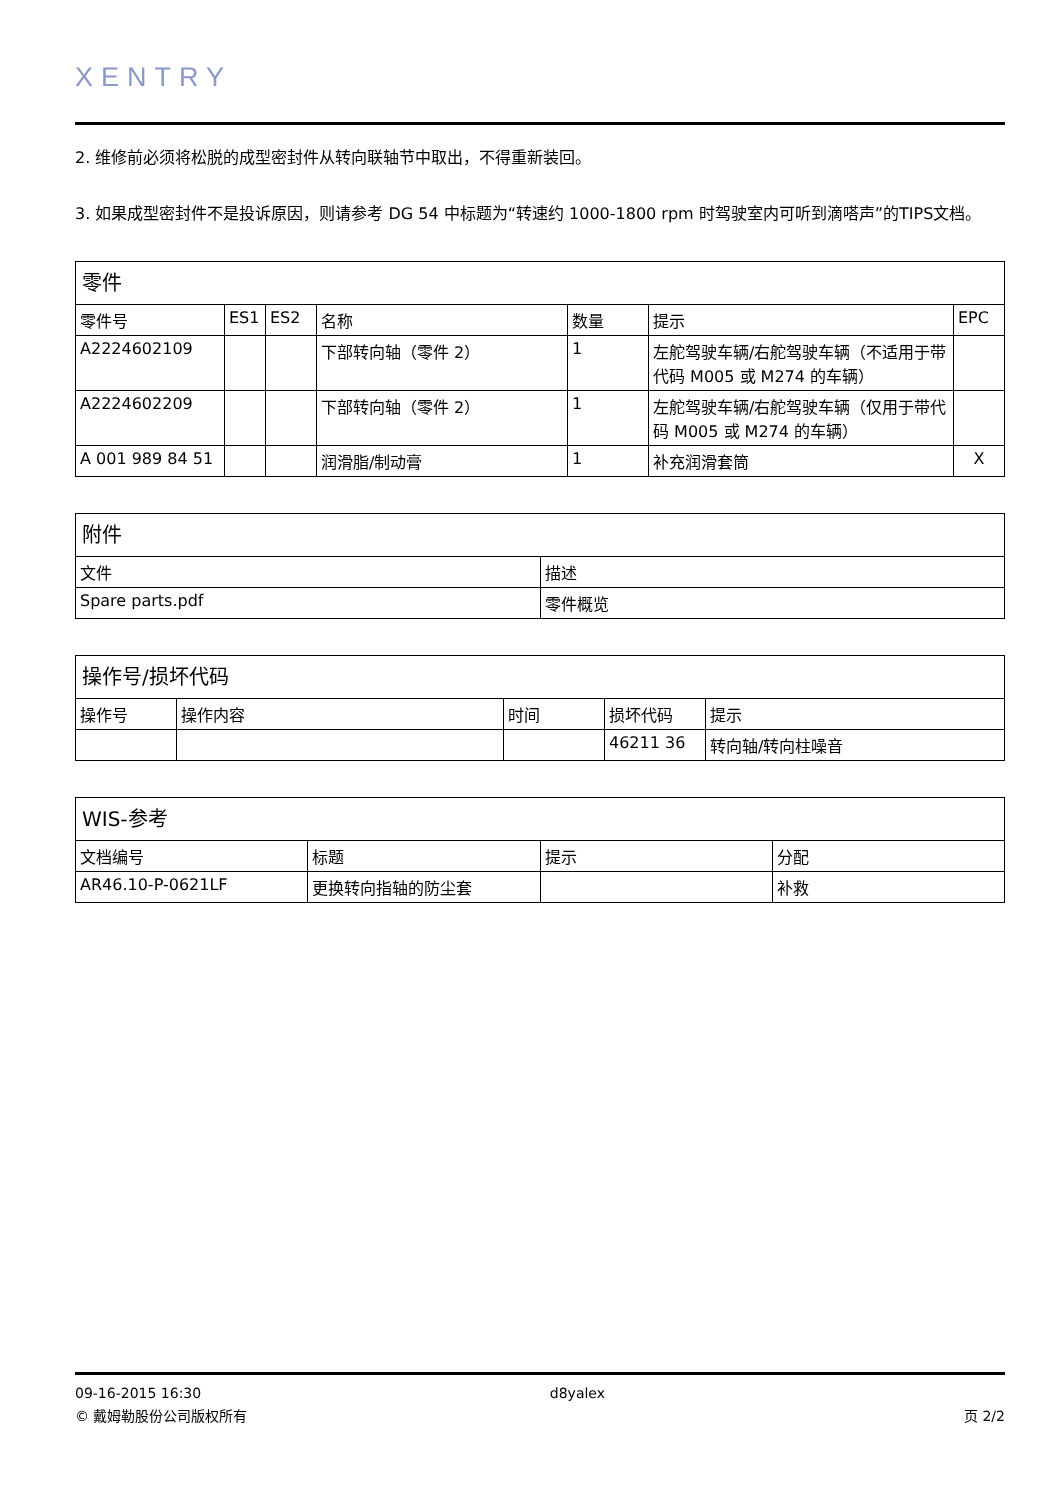XENTRY
2. 维修前必须将松脱的成型密封件从转向联轴节中取出，不得重新装回。
3. 如果成型密封件不是投诉原因，则请参考 DG 54 中标题为“转速约 1000-1800 rpm 时驾驶室内可听到滴嗒声”的TIPS文档。
| 零件 | | | | | | |
| --- | --- | --- | --- | --- | --- | --- |
| 零件号 | ES1 | ES2 | 名称 | 数量 | 提示 | EPC |
| A2224602109 | | | 下部转向轴（零件 2） | 1 | 左舵驾驶车辆/右舵驾驶车辆（不适用于带代码 M005 或 M274 的车辆） | |
| A2224602209 | | | 下部转向轴（零件 2） | 1 | 左舵驾驶车辆/右舵驾驶车辆（仅用于带代码 M005 或 M274 的车辆） | |
| A 001 989 84 51 | | | 润滑脂/制动膏 | 1 | 补充润滑套筒 | X |
| 附件 | |
| --- | --- |
| 文件 | 描述 |
| Spare parts.pdf | 零件概览 |
| 操作号/损坏代码 | | | | |
| --- | --- | --- | --- | --- |
| 操作号 | 操作内容 | 时间 | 损坏代码 | 提示 |
| | | | 46211 36 | 转向轴/转向柱噪音 |
| WIS-参考 | | | |
| --- | --- | --- | --- |
| 文档编号 | 标题 | 提示 | 分配 |
| AR46.10-P-0621LF | 更换转向指轴的防尘套 | | 补救 |
09-16-2015 16:30 d8yalex
© 戴姆勒股份公司版权所有 页 2/2